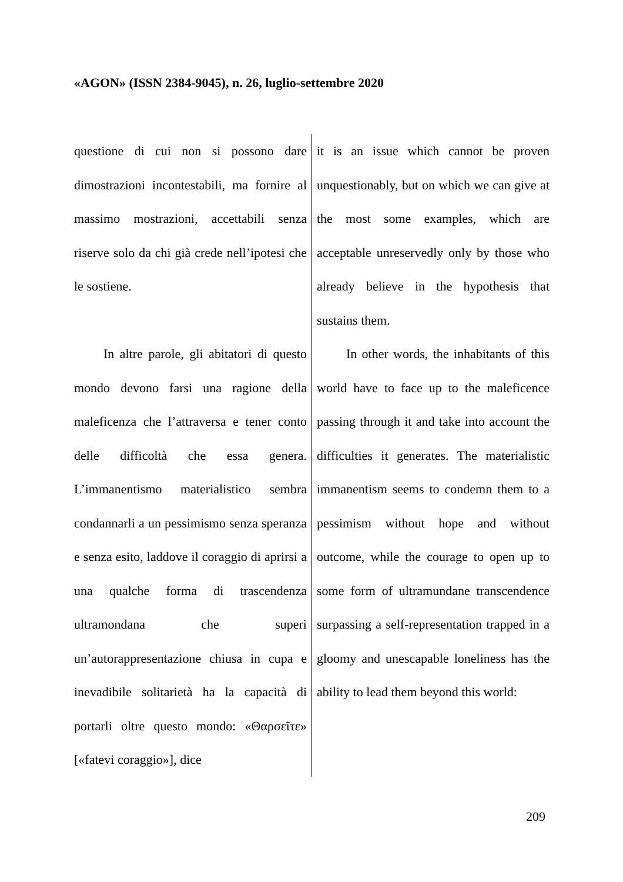«AGON» (ISSN 2384-9045), n. 26, luglio-settembre 2020
| questione di cui non si possono dare dimostrazioni incontestabili, ma fornire al massimo mostrazioni, accettabili senza riserve solo da chi già crede nell’ipotesi che le sostiene. | it is an issue which cannot be proven unquestionably, but on which we can give at the most some examples, which are acceptable unreservedly only by those who already believe in the hypothesis that sustains them. |
| In altre parole, gli abitatori di questo mondo devono farsi una ragione della maleficenza che l’attraversa e tener conto delle difficoltà che essa genera. L’immanentismo materialistico sembra condannarli a un pessimismo senza speranza e senza esito, laddove il coraggio di aprirsi a una qualche forma di trascendenza ultramondana che superi un’autorappresentazione chiusa in cupa e inevadibile solitarietà ha la capacità di portarli oltre questo mondo: «Θαρσεῖτε» [«fatevi coraggio»], dice | In other words, the inhabitants of this world have to face up to the maleficence passing through it and take into account the difficulties it generates. The materialistic immanentism seems to condemn them to a pessimism without hope and without outcome, while the courage to open up to some form of ultramundane transcendence surpassing a self-representation trapped in a gloomy and unescapable loneliness has the ability to lead them beyond this world: |
209